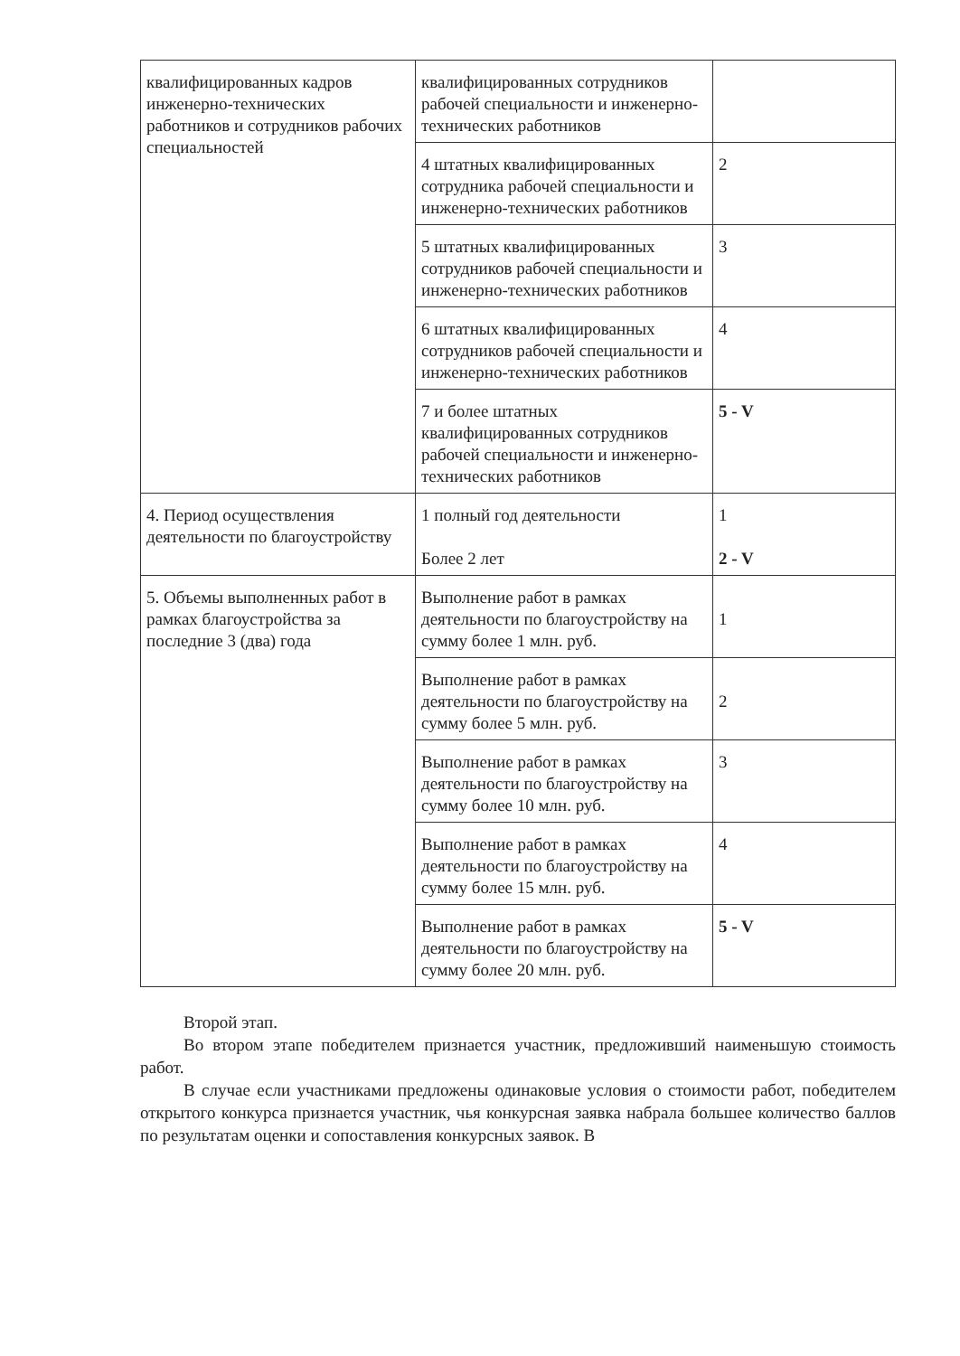| квалифицированных кадров инженерно-технических работников и сотрудников рабочих специальностей | квалифицированных сотрудников рабочей специальности и инженерно-технических работников | |
| | 4 штатных квалифицированных сотрудника рабочей специальности и инженерно-технических работников | 2 |
| | 5 штатных квалифицированных сотрудников рабочей специальности и инженерно-технических работников | 3 |
| | 6 штатных квалифицированных сотрудников рабочей специальности и инженерно-технических работников | 4 |
| | 7 и более штатных квалифицированных сотрудников рабочей специальности и инженерно-технических работников | 5 - V |
| 4. Период осуществления деятельности по благоустройству | 1 полный год деятельности Более 2 лет | 1 2 - V |
| 5. Объемы выполненных работ в рамках благоустройства за последние 3 (два) года | Выполнение работ в рамках деятельности по благоустройству на сумму более 1 млн. руб. | 1 |
| | Выполнение работ в рамках деятельности по благоустройству на сумму более 5 млн. руб. | 2 |
| | Выполнение работ в рамках деятельности по благоустройству на сумму более 10 млн. руб. | 3 |
| | Выполнение работ в рамках деятельности по благоустройству на сумму более 15 млн. руб. | 4 |
| | Выполнение работ в рамках деятельности по благоустройству на сумму более 20 млн. руб. | 5 - V |
Второй этап.
Во втором этапе победителем признается участник, предложивший наименьшую стоимость работ.
В случае если участниками предложены одинаковые условия о стоимости работ, победителем открытого конкурса признается участник, чья конкурсная заявка набрала большее количество баллов по результатам оценки и сопоставления конкурсных заявок. В